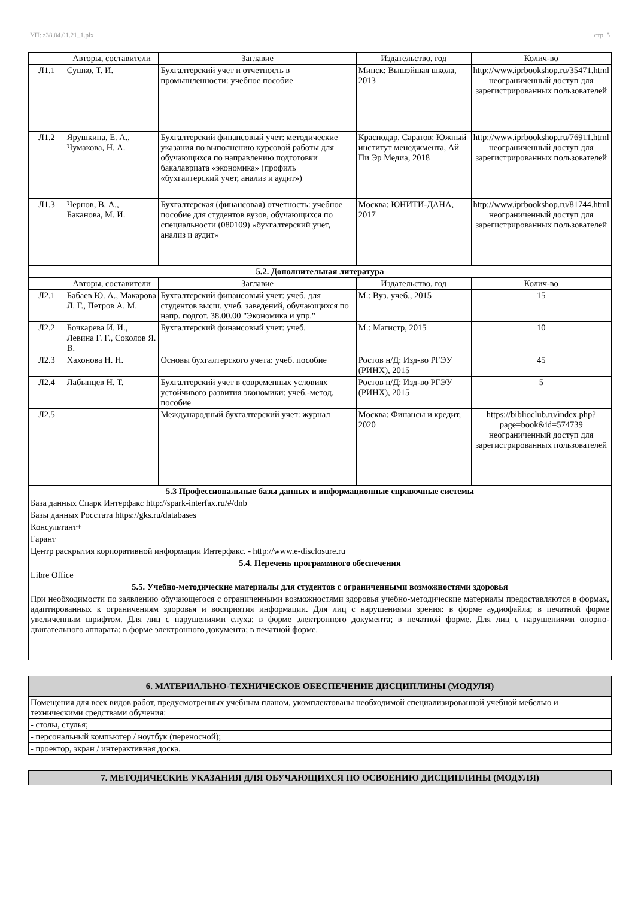УП: z38.04.01.21_1.plx стр. 5
| | Авторы, составители | Заглавие | Издательство, год | Колич-во |
| --- | --- | --- | --- | --- |
| Л1.1 | Сушко, Т. И. | Бухгалтерский учет и отчетность в промышленности: учебное пособие | Минск: Вышэйшая школа, 2013 | http://www.iprbookshop.ru/35471.html неограниченный доступ для зарегистрированных пользователей |
| Л1.2 | Ярушкина, Е. А., Чумакова, Н. А. | Бухгалтерский финансовый учет: методические указания по выполнению курсовой работы для обучающихся по направлению подготовки бакалавриата «экономика» (профиль «бухгалтерский учет, анализ и аудит») | Краснодар, Саратов: Южный институт менеджмента, Ай Пи Эр Медиа, 2018 | http://www.iprbookshop.ru/76911.html неограниченный доступ для зарегистрированных пользователей |
| Л1.3 | Чернов, В. А., Баканова, М. И. | Бухгалтерская (финансовая) отчетность: учебное пособие для студентов вузов, обучающихся по специальности (080109) «бухгалтерский учет, анализ и аудит» | Москва: ЮНИТИ-ДАНА, 2017 | http://www.iprbookshop.ru/81744.html неограниченный доступ для зарегистрированных пользователей |
| 5.2. Дополнительная литература | | | | |
| | Авторы, составители | Заглавие | Издательство, год | Колич-во |
| Л2.1 | Бабаев Ю. А., Макарова Л. Г., Петров А. М. | Бухгалтерский финансовый учет: учеб. для студентов высш. учеб. заведений, обучающихся по напр. подгот. 38.00.00 "Экономика и упр." | М.: Вуз. учеб., 2015 | 15 |
| Л2.2 | Бочкарева И. И., Левина Г. Г., Соколов Я. В. | Бухгалтерский финансовый учет: учеб. | М.: Магистр, 2015 | 10 |
| Л2.3 | Хахонова Н. Н. | Основы бухгалтерского учета: учеб. пособие | Ростов н/Д: Изд-во РГЭУ (РИНХ), 2015 | 45 |
| Л2.4 | Лабынцев Н. Т. | Бухгалтерский учет в современных условиях устойчивого развития экономики: учеб.-метод. пособие | Ростов н/Д: Изд-во РГЭУ (РИНХ), 2015 | 5 |
| Л2.5 | | Международный бухгалтерский учет: журнал | Москва: Финансы и кредит, 2020 | https://biblioclub.ru/index.php? page=book&id=574739 неограниченный доступ для зарегистрированных пользователей |
| 5.3 Профессиональные базы данных и информационные справочные системы | | | | |
| База данных Спарк Интерфакс http://spark-interfax.ru/#/dnb | | | | |
| Базы данных Росстата https://gks.ru/databases | | | | |
| Консультант+ | | | | |
| Гарант | | | | |
| Центр раскрытия корпоративной информации Интерфакс. - http://www.e-disclosure.ru | | | | |
| 5.4. Перечень программного обеспечения | | | | |
| Libre Office | | | | |
| 5.5. Учебно-методические материалы для студентов с ограниченными возможностями здоровья | | | | |
| При необходимости по заявлению обучающегося с ограниченными возможностями здоровья учебно-методические материалы предоставляются в формах, адаптированных к ограничениям здоровья и восприятия информации. Для лиц с нарушениями зрения: в форме аудиофайла; в печатной форме увеличенным шрифтом. Для лиц с нарушениями слуха: в форме электронного документа; в печатной форме. Для лиц с нарушениями опорно-двигательного аппарата: в форме электронного документа; в печатной форме. | | | | |
| 6. МАТЕРИАЛЬНО-ТЕХНИЧЕСКОЕ ОБЕСПЕЧЕНИЕ ДИСЦИПЛИНЫ (МОДУЛЯ) |
| Помещения для всех видов работ, предусмотренных учебным планом, укомплектованы необходимой специализированной учебной мебелью и техническими средствами обучения: |
| - столы, стулья; |
| - персональный компьютер / ноутбук (переносной); |
| - проектор, экран / интерактивная доска. |
| 7. МЕТОДИЧЕСКИЕ УКАЗАНИЯ ДЛЯ ОБУЧАЮЩИХСЯ ПО ОСВОЕНИЮ ДИСЦИПЛИНЫ (МОДУЛЯ) |